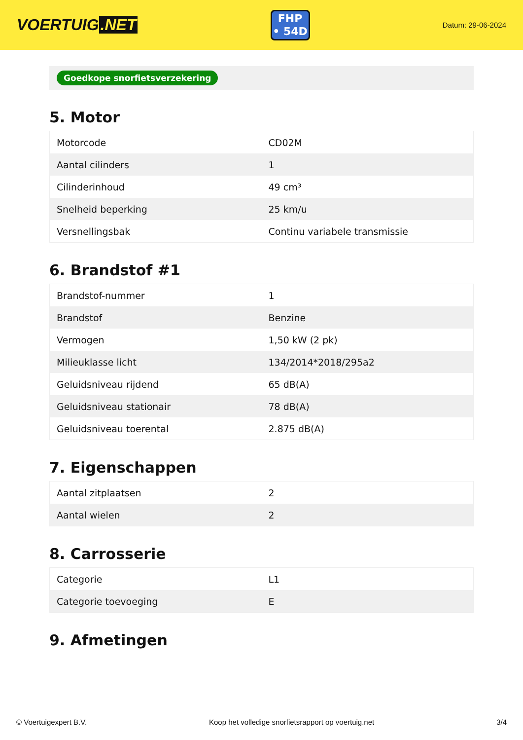VOERTUIG.NET
FHP
• 54D
Datum: 29-06-2024
Goedkope snorfietsverzekering
5. Motor
| Motorcode | CD02M |
| Aantal cilinders | 1 |
| Cilinderinhoud | 49 cm³ |
| Snelheid beperking | 25 km/u |
| Versnellingsbak | Continu variabele transmissie |
6. Brandstof #1
| Brandstof-nummer | 1 |
| Brandstof | Benzine |
| Vermogen | 1,50 kW (2 pk) |
| Milieuklasse licht | 134/2014*2018/295a2 |
| Geluidsniveau rijdend | 65 dB(A) |
| Geluidsniveau stationair | 78 dB(A) |
| Geluidsniveau toerental | 2.875 dB(A) |
7. Eigenschappen
| Aantal zitplaatsen | 2 |
| Aantal wielen | 2 |
8. Carrosserie
| Categorie | L1 |
| Categorie toevoeging | E |
9. Afmetingen
© Voertuigexpert B.V. Koop het volledige snorfietsrapport op voertuig.net 3/4